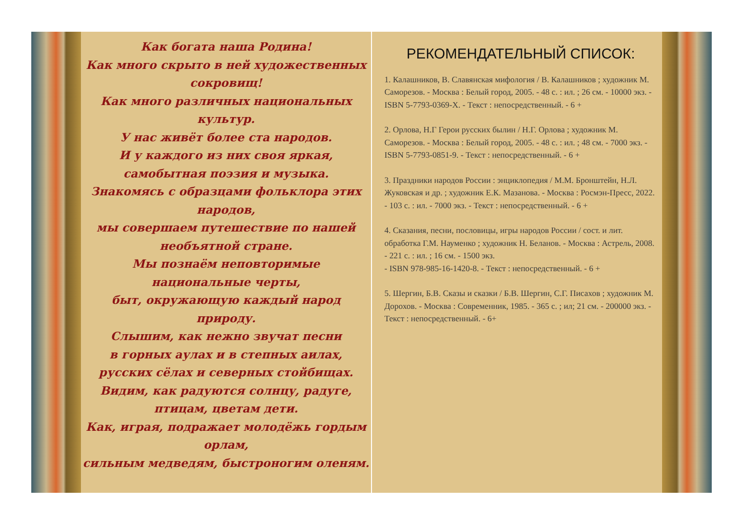Как богата наша Родина!
Как много скрыто в ней художественных сокровищ!
Как много различных национальных культур.
У нас живёт более ста народов.
И у каждого из них своя яркая,
самобытная поэзия и музыка.
Знакомясь с образцами фольклора этих народов,
мы совершаем путешествие по нашей
необъятной стране.
Мы познаём неповторимые национальные черты,
быт, окружающую каждый народ природу.
Слышим, как нежно звучат песни
в горных аулах и в степных аилах,
русских сёлах и северных стойбищах.
Видим, как радуются солнцу, радуге,
птицам, цветам дети.
Как, играя, подражает молодёжь гордым орлам,
сильным медведям, быстроногим оленям.
РЕКОМЕНДАТЕЛЬНЫЙ СПИСОК:
1. Калашников, В. Славянская мифология / В. Калашников ; художник М. Саморезов. - Москва : Белый город, 2005. - 48 с. : ил. ; 26 см. - 10000 экз. - ISBN 5-7793-0369-X. - Текст : непосредственный. - 6 +
2. Орлова, Н.Г Герои русских былин / Н.Г. Орлова ; художник М. Саморезов. - Москва : Белый город, 2005. - 48 с. : ил. ; 48 см. - 7000 экз. - ISBN 5-7793-0851-9. - Текст : непосредственный. - 6 +
3. Праздники народов России : энциклопедия / М.М. Бронштейн, Н.Л. Жуковская и др. ; художник Е.К. Мазанова. - Москва : Росмэн-Пресс, 2022. - 103 с. : ил. - 7000 экз. - Текст : непосредственный. - 6 +
4. Сказания, песни, пословицы, игры народов России / сост. и лит. обработка Г.М. Науменко ; художник Н. Беланов. - Москва : Астрель, 2008. - 221 с. : ил. ; 16 см. - 1500 экз.
- ISBN 978-985-16-1420-8. - Текст : непосредственный. - 6 +
5. Шергин, Б.В. Сказы и сказки / Б.В. Шергин, С.Г. Писахов ; художник М. Дорохов. - Москва : Современник, 1985. - 365 с. ; ил; 21 см. - 200000 экз. - Текст : непосредственный. - 6+